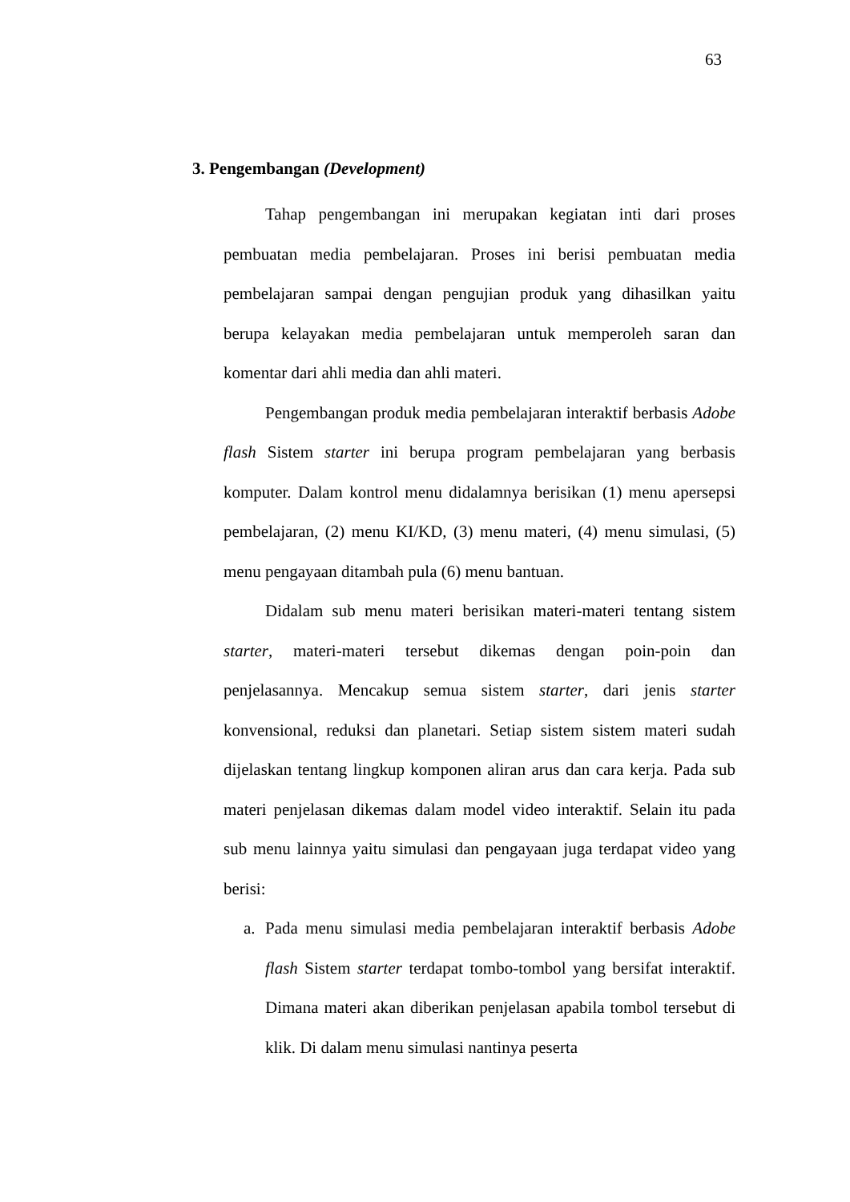63
3. Pengembangan (Development)
Tahap pengembangan ini merupakan kegiatan inti dari proses pembuatan media pembelajaran. Proses ini berisi pembuatan media pembelajaran sampai dengan pengujian produk yang dihasilkan yaitu berupa kelayakan media pembelajaran untuk memperoleh saran dan komentar dari ahli media dan ahli materi.
Pengembangan produk media pembelajaran interaktif berbasis Adobe flash Sistem starter ini berupa program pembelajaran yang berbasis komputer. Dalam kontrol menu didalamnya berisikan (1) menu apersepsi pembelajaran, (2) menu KI/KD, (3) menu materi, (4) menu simulasi, (5) menu pengayaan ditambah pula (6) menu bantuan.
Didalam sub menu materi berisikan materi-materi tentang sistem starter, materi-materi tersebut dikemas dengan poin-poin dan penjelasannya. Mencakup semua sistem starter, dari jenis starter konvensional, reduksi dan planetari. Setiap sistem sistem materi sudah dijelaskan tentang lingkup komponen aliran arus dan cara kerja. Pada sub materi penjelasan dikemas dalam model video interaktif. Selain itu pada sub menu lainnya yaitu simulasi dan pengayaan juga terdapat video yang berisi:
a. Pada menu simulasi media pembelajaran interaktif berbasis Adobe flash Sistem starter terdapat tombo-tombol yang bersifat interaktif. Dimana materi akan diberikan penjelasan apabila tombol tersebut di klik. Di dalam menu simulasi nantinya peserta